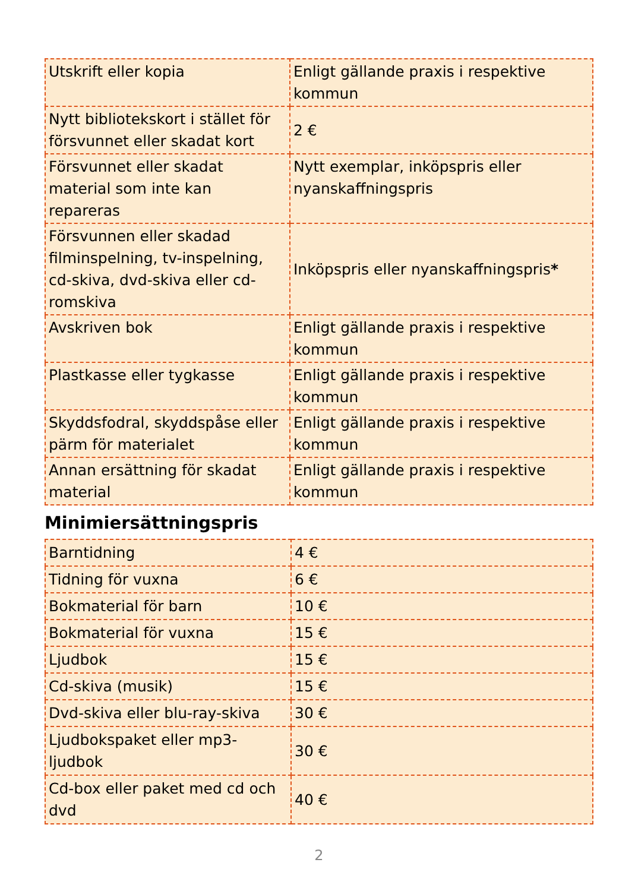| Utskrift eller kopia | Enligt gällande praxis i respektive kommun |
| Nytt bibliotekskort i stället för försvunnet eller skadat kort | 2 € |
| Försvunnet eller skadat material som inte kan repareras | Nytt exemplar, inköpspris eller nyanskaffningspris |
| Försvunnen eller skadad filminspelning, tv-inspelning, cd-skiva, dvd-skiva eller cd-romskiva | Inköpspris eller nyanskaffningspris * |
| Avskriven bok | Enligt gällande praxis i respektive kommun |
| Plastkasse eller tygkasse | Enligt gällande praxis i respektive kommun |
| Skyddsfodral, skyddspåse eller pärm för materialet | Enligt gällande praxis i respektive kommun |
| Annan ersättning för skadat material | Enligt gällande praxis i respektive kommun |
Minimiersättningspris
| Barntidning | 4 € |
| Tidning för vuxna | 6 € |
| Bokmaterial för barn | 10 € |
| Bokmaterial för vuxna | 15 € |
| Ljudbok | 15 € |
| Cd-skiva (musik) | 15 € |
| Dvd-skiva eller blu-ray-skiva | 30 € |
| Ljudbokspaket eller mp3-ljudbok | 30 € |
| Cd-box eller paket med cd och dvd | 40 € |
2